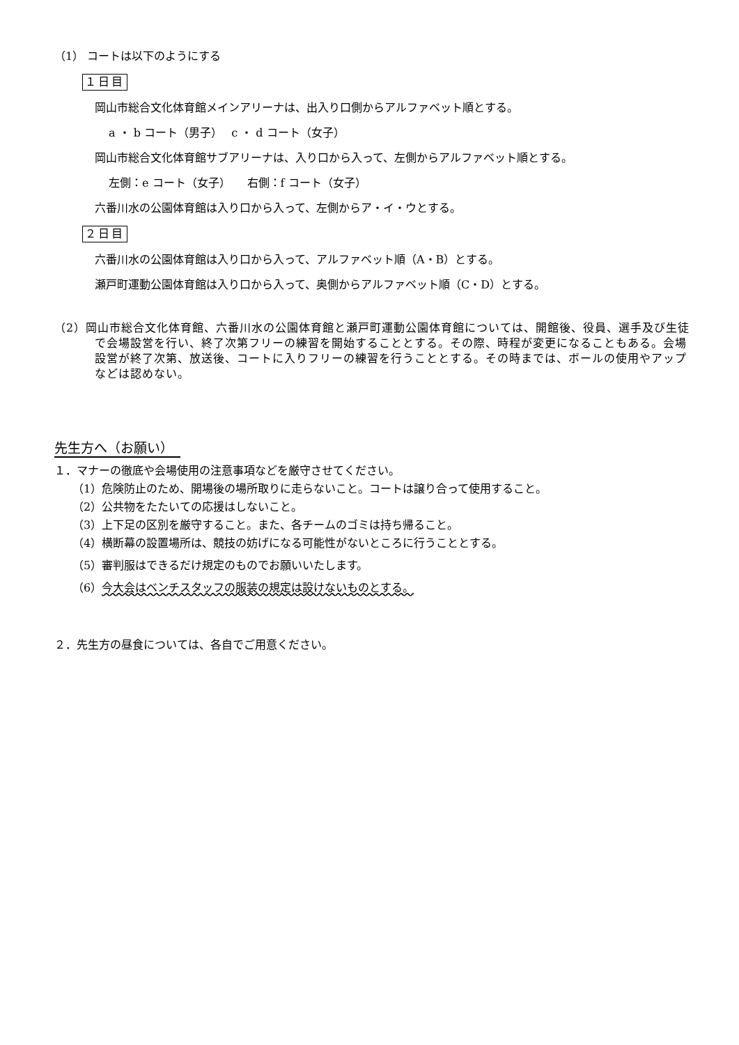（1） コートは以下のようにする
１日目
岡山市総合文化体育館メインアリーナは、出入り口側からアルファベット順とする。
a ・ b コート（男子）　 c ・ d コート（女子）
岡山市総合文化体育館サブアリーナは、入り口から入って、左側からアルファベット順とする。
左側：e コート（女子）　　右側：f コート（女子）
六番川水の公園体育館は入り口から入って、左側からア・イ・ウとする。
２日目
六番川水の公園体育館は入り口から入って、アルファベット順（A・B）とする。
瀬戸町運動公園体育館は入り口から入って、奥側からアルファベット順（C・D）とする。
（2）岡山市総合文化体育館、六番川水の公園体育館と瀬戸町運動公園体育館については、開館後、役員、選手及び生徒で会場設営を行い、終了次第フリーの練習を開始することとする。その際、時程が変更になることもある。会場設営が終了次第、放送後、コートに入りフリーの練習を行うこととする。その時までは、ボールの使用やアップなどは認めない。
先生方へ（お願い）
１．マナーの徹底や会場使用の注意事項などを厳守させてください。
（1）危険防止のため、開場後の場所取りに走らないこと。コートは譲り合って使用すること。
（2）公共物をたたいての応援はしないこと。
（3）上下足の区別を厳守すること。また、各チームのゴミは持ち帰ること。
（4）横断幕の設置場所は、競技の妨げになる可能性がないところに行うこととする。
（5）審判服はできるだけ規定のものでお願いいたします。
（6）今大会はベンチスタッフの服装の規定は設けないものとする。
２．先生方の昼食については、各自でご用意ください。